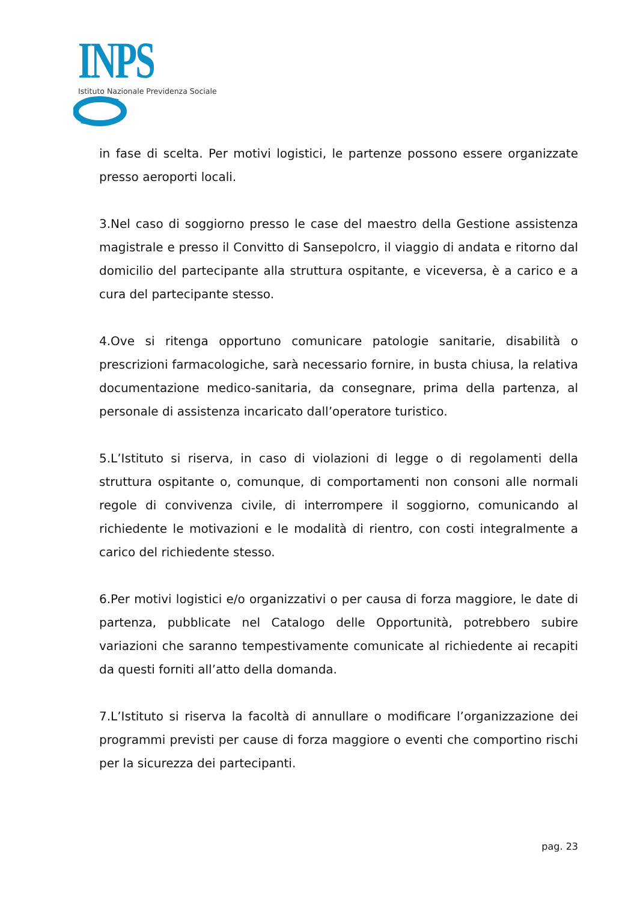INPS
Istituto Nazionale Previdenza Sociale
in fase di scelta. Per motivi logistici, le partenze possono essere organizzate presso aeroporti locali.
3.Nel caso di soggiorno presso le case del maestro della Gestione assistenza magistrale e presso il Convitto di Sansepolcro, il viaggio di andata e ritorno dal domicilio del partecipante alla struttura ospitante, e viceversa, è a carico e a cura del partecipante stesso.
4.Ove si ritenga opportuno comunicare patologie sanitarie, disabilità o prescrizioni farmacologiche, sarà necessario fornire, in busta chiusa, la relativa documentazione medico-sanitaria, da consegnare, prima della partenza, al personale di assistenza incaricato dall’operatore turistico.
5.L’Istituto si riserva, in caso di violazioni di legge o di regolamenti della struttura ospitante o, comunque, di comportamenti non consoni alle normali regole di convivenza civile, di interrompere il soggiorno, comunicando al richiedente le motivazioni e le modalità di rientro, con costi integralmente a carico del richiedente stesso.
6.Per motivi logistici e/o organizzativi o per causa di forza maggiore, le date di partenza, pubblicate nel Catalogo delle Opportunità, potrebbero subire variazioni che saranno tempestivamente comunicate al richiedente ai recapiti da questi forniti all’atto della domanda.
7.L’Istituto si riserva la facoltà di annullare o modificare l’organizzazione dei programmi previsti per cause di forza maggiore o eventi che comportino rischi per la sicurezza dei partecipanti.
pag. 23